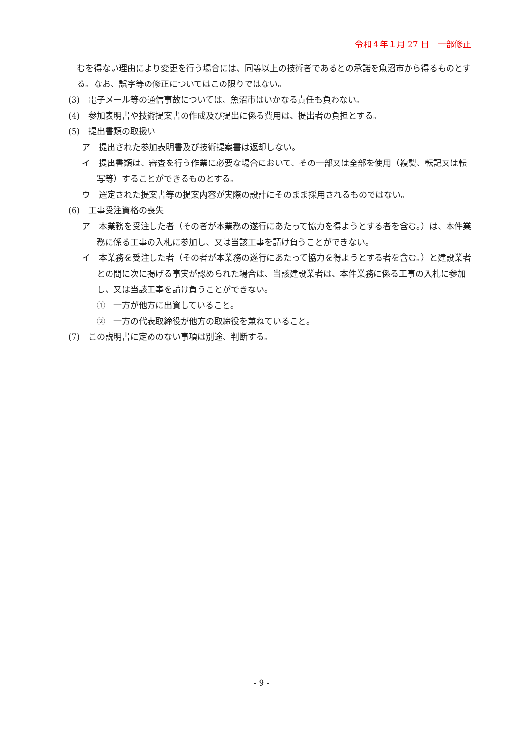令和４年１月 27 日　一部修正
むを得ない理由により変更を行う場合には、同等以上の技術者であるとの承諾を魚沼市から得るものとする。なお、誤字等の修正についてはこの限りではない。
(3)　電子メール等の通信事故については、魚沼市はいかなる責任も負わない。
(4)　参加表明書や技術提案書の作成及び提出に係る費用は、提出者の負担とする。
(5)　提出書類の取扱い
ア　提出された参加表明書及び技術提案書は返却しない。
イ　提出書類は、審査を行う作業に必要な場合において、その一部又は全部を使用（複製、転記又は転写等）することができるものとする。
ウ　選定された提案書等の提案内容が実際の設計にそのまま採用されるものではない。
(6)　工事受注資格の喪失
ア　本業務を受注した者（その者が本業務の遂行にあたって協力を得ようとする者を含む。）は、本件業務に係る工事の入札に参加し、又は当該工事を請け負うことができない。
イ　本業務を受注した者（その者が本業務の遂行にあたって協力を得ようとする者を含む。）と建設業者との間に次に掲げる事実が認められた場合は、当該建設業者は、本件業務に係る工事の入札に参加し、又は当該工事を請け負うことができない。
①　一方が他方に出資していること。
②　一方の代表取締役が他方の取締役を兼ねていること。
(7)　この説明書に定めのない事項は別途、判断する。
- 9 -